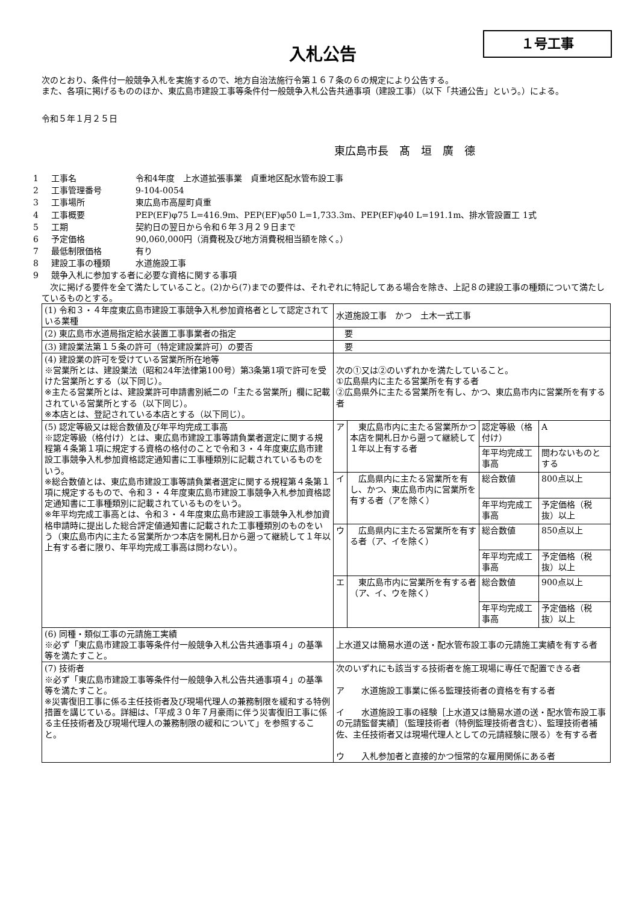１号工事
入札公告
　次のとおり、条件付一般競争入札を実施するので、地方自治法施行令第１６７条の６の規定により公告する。
　また、各項に掲げるもののほか、東広島市建設工事等条件付一般競争入札公告共通事項（建設工事）（以下「共通公告」という。）による。
　令和５年１月２５日
東広島市長　髙　垣　廣　德
| 1 | 工事名 | 令和4年度 上水道拡張事業 貞重地区配水管布設工事 |
| 2 | 工事管理番号 | 9-104-0054 |
| 3 | 工事場所 | 東広島市高屋町貞重 |
| 4 | 工事概要 | PEP(EF)φ75 L=416.9m、PEP(EF)φ50 L=1,733.3m、PEP(EF)φ40 L=191.1m、排水管設置工 1式 |
| 5 | 工期 | 契約日の翌日から令和６年３月２９日まで |
| 6 | 予定価格 | 90,060,000円（消費税及び地方消費税相当額を除く。） |
| 7 | 最低制限価格 | 有り |
| 8 | 建設工事の種類 | 水道施設工事 |
| 9 | 競争入札に参加する者に必要な資格に関する事項 | |
　次に掲げる要件を全て満たしていること。(2)から(7)までの要件は、それぞれに特記してある場合を除き、上記８の建設工事の種類について満たしているものとする。
| (1) 令和３・４年度東広島市建設工事競争入札参加資格者として認定されている業種 | 水道施設工事 かつ 土木一式工事 | | | |
| (2) 東広島市水道局指定給水装置工事事業者の指定 | 要 | | | |
| (3) 建設業法第１５条の許可（特定建設業許可）の要否 | 要 | | | |
| (4) 建設業の許可を受けている営業所所在地等 ※営業所とは、建設業法（昭和24年法律第100号）第3条第1項で許可を受けた営業所とする（以下同じ）。 ※主たる営業所とは、建設業許可申請書別紙二の「主たる営業所」欄に記載されている営業所とする（以下同じ）。 ※本店とは、登記されている本店とする（以下同じ）。 | 次の①又は②のいずれかを満たしていること。 ①広島県内に主たる営業所を有する者 ②広島県外に主たる営業所を有し、かつ、東広島市内に営業所を有する者 | | | |
| (5) 認定等級又は総合数値及び年平均完成工事高 ※認定等級（格付け）とは、東広島市建設工事等請負業者選定に関する規程第４条第１項に規定する資格の格付のことで令和３・４年度東広島市建設工事競争入札参加資格認定通知書に工事種類別に記載されているものをいう。 ※総合数値とは、東広島市建設工事等請負業者選定に関する規程第４条第１項に規定するもので、令和３・４年度東広島市建設工事競争入札参加資格認定通知書に工事種類別に記載されているものをいう。 ※年平均完成工事高とは、令和３・４年度東広島市建設工事競争入札参加資格申請時に提出した総合評定値通知書に記載された工事種類別のものをいう（東広島市内に主たる営業所かつ本店を開札日から遡って継続して１年以上有する者に限り、年平均完成工事高は問わない）。 | ア | 東広島市内に主たる営業所かつ本店を開札日から遡って継続して１年以上有する者 | 認定等級（格付け） | A |
| | | | 年平均完成工事高 | 問わないものとする |
| | イ | 広島県内に主たる営業所を有し、かつ、東広島市内に営業所を有する者（アを除く） | 総合数値 | 800点以上 |
| | | | 年平均完成工事高 | 予定価格（税抜）以上 |
| | ウ | 広島県内に主たる営業所を有する者（ア、イを除く） | 総合数値 | 850点以上 |
| | | | 年平均完成工事高 | 予定価格（税抜）以上 |
| | エ | 東広島市内に営業所を有する者（ア、イ、ウを除く） | 総合数値 | 900点以上 |
| | | | 年平均完成工事高 | 予定価格（税抜）以上 |
| (6) 同種・類似工事の元請施工実績 ※必ず「東広島市建設工事等条件付一般競争入札公告共通事項４」の基準等を満たすこと。 | 上水道又は簡易水道の送・配水管布設工事の元請施工実績を有する者 | | | |
| (7) 技術者 ※必ず「東広島市建設工事等条件付一般競争入札公告共通事項４」の基準等を満たすこと。 ※災害復旧工事に係る主任技術者及び現場代理人の兼務制限を緩和する特例措置を講じている。詳細は、「平成３０年７月豪雨に伴う災害復旧工事に係る主任技術者及び現場代理人の兼務制限の緩和について」を参照すること。 | 次のいずれにも該当する技術者を施工現場に専任で配置できる者 ア 水道施設工事業に係る監理技術者の資格を有する者 イ 水道施設工事の経験［上水道又は簡易水道の送・配水管布設工事の元請監督実績］（監理技術者（特例監理技術者含む）、監理技術者補佐、主任技術者又は現場代理人としての元請経験に限る）を有する者 ウ 入札参加者と直接的かつ恒常的な雇用関係にある者 | | | |